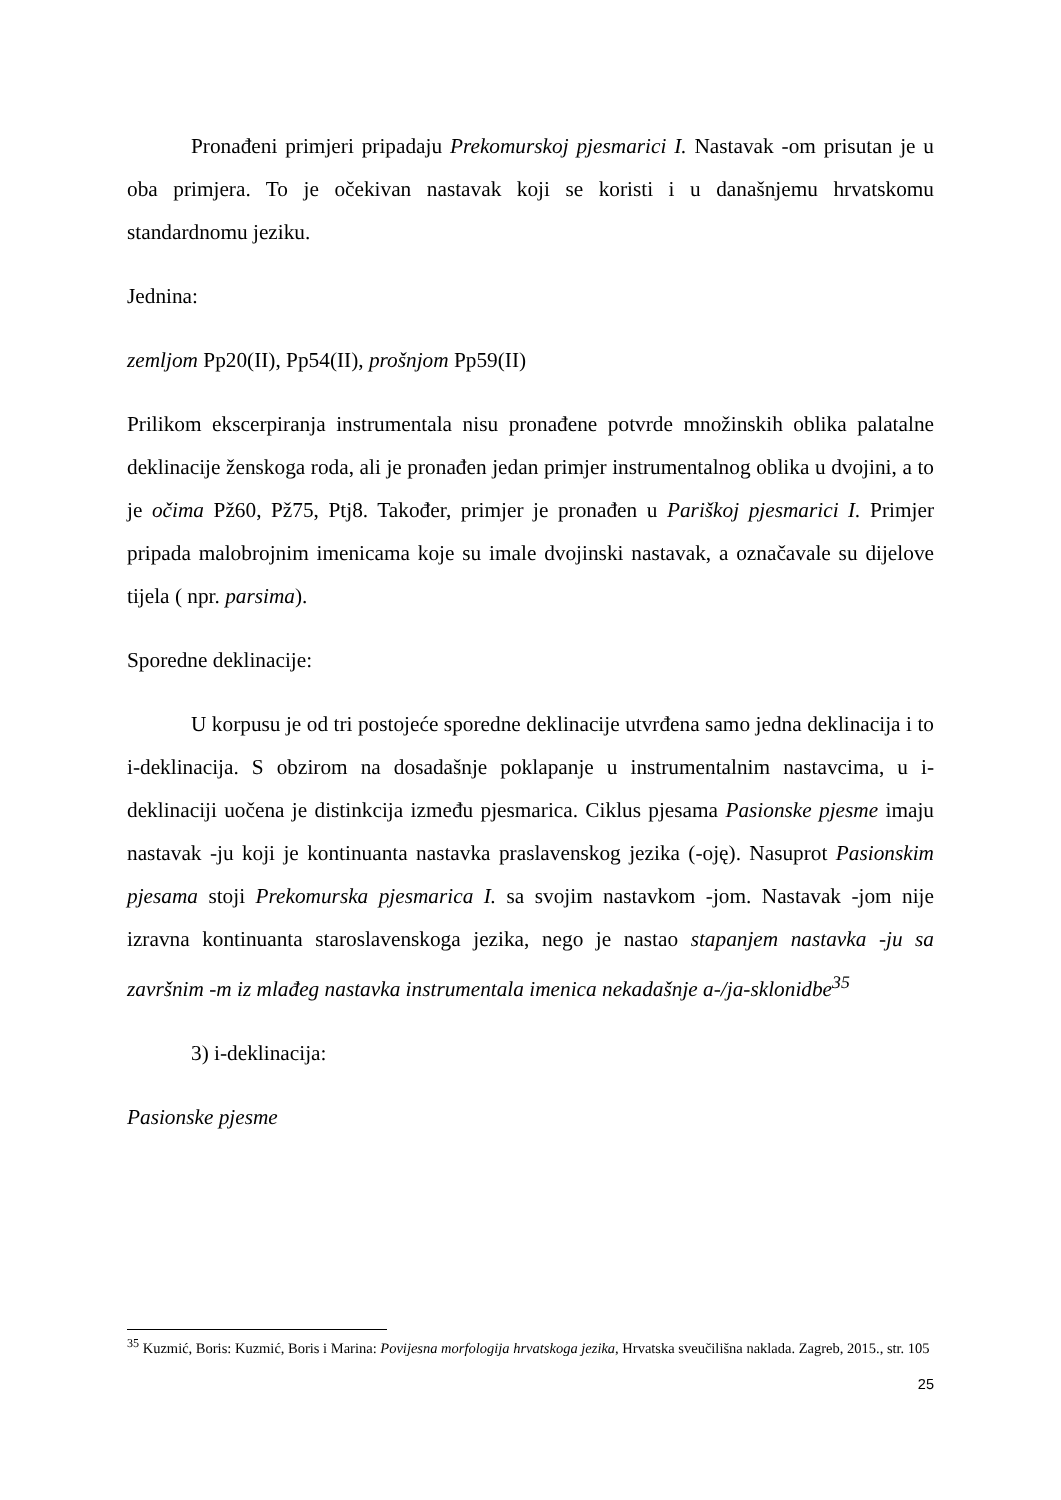Pronađeni primjeri pripadaju Prekomurskoj pjesmarici I. Nastavak -om prisutan je u oba primjera. To je očekivan nastavak koji se koristi i u današnjemu hrvatskomu standardnomu jeziku.
Jednina:
zemljom Pp20(II), Pp54(II), prošnjom Pp59(II)
Prilikom ekscerpiranja instrumentala nisu pronađene potvrde množinskih oblika palatalne deklinacije ženskoga roda, ali je pronađen jedan primjer instrumentalnog oblika u dvojini, a to je očima Pž60, Pž75, Ptj8. Također, primjer je pronađen u Pariškoj pjesmarici I. Primjer pripada malobrojnim imenicama koje su imale dvojinski nastavak, a označavale su dijelove tijela ( npr. parsima).
Sporedne deklinacije:
U korpusu je od tri postojeće sporedne deklinacije utvrđena samo jedna deklinacija i to i-deklinacija. S obzirom na dosadašnje poklapanje u instrumentalnim nastavcima, u i-deklinaciji uočena je distinkcija između pjesmarica. Ciklus pjesama Pasionske pjesme imaju nastavak -ju koji je kontinuanta nastavka praslavenskog jezika (-oję). Nasuprot Pasionskim pjesama stoji Prekomurska pjesmarica I. sa svojim nastavkom -jom. Nastavak -jom nije izravna kontinuanta staroslavenskoga jezika, nego je nastao stapanjem nastavka -ju sa završnim -m iz mlađeg nastavka instrumentala imenica nekadašnje a-/ja-sklonidbe<sup>35</sup>
3) i-deklinacija:
Pasionske pjesme
<sup>35</sup> Kuzmić, Boris: Kuzmić, Boris i Marina: Povijesna morfologija hrvatskoga jezika, Hrvatska sveučilišna naklada. Zagreb, 2015., str. 105
25